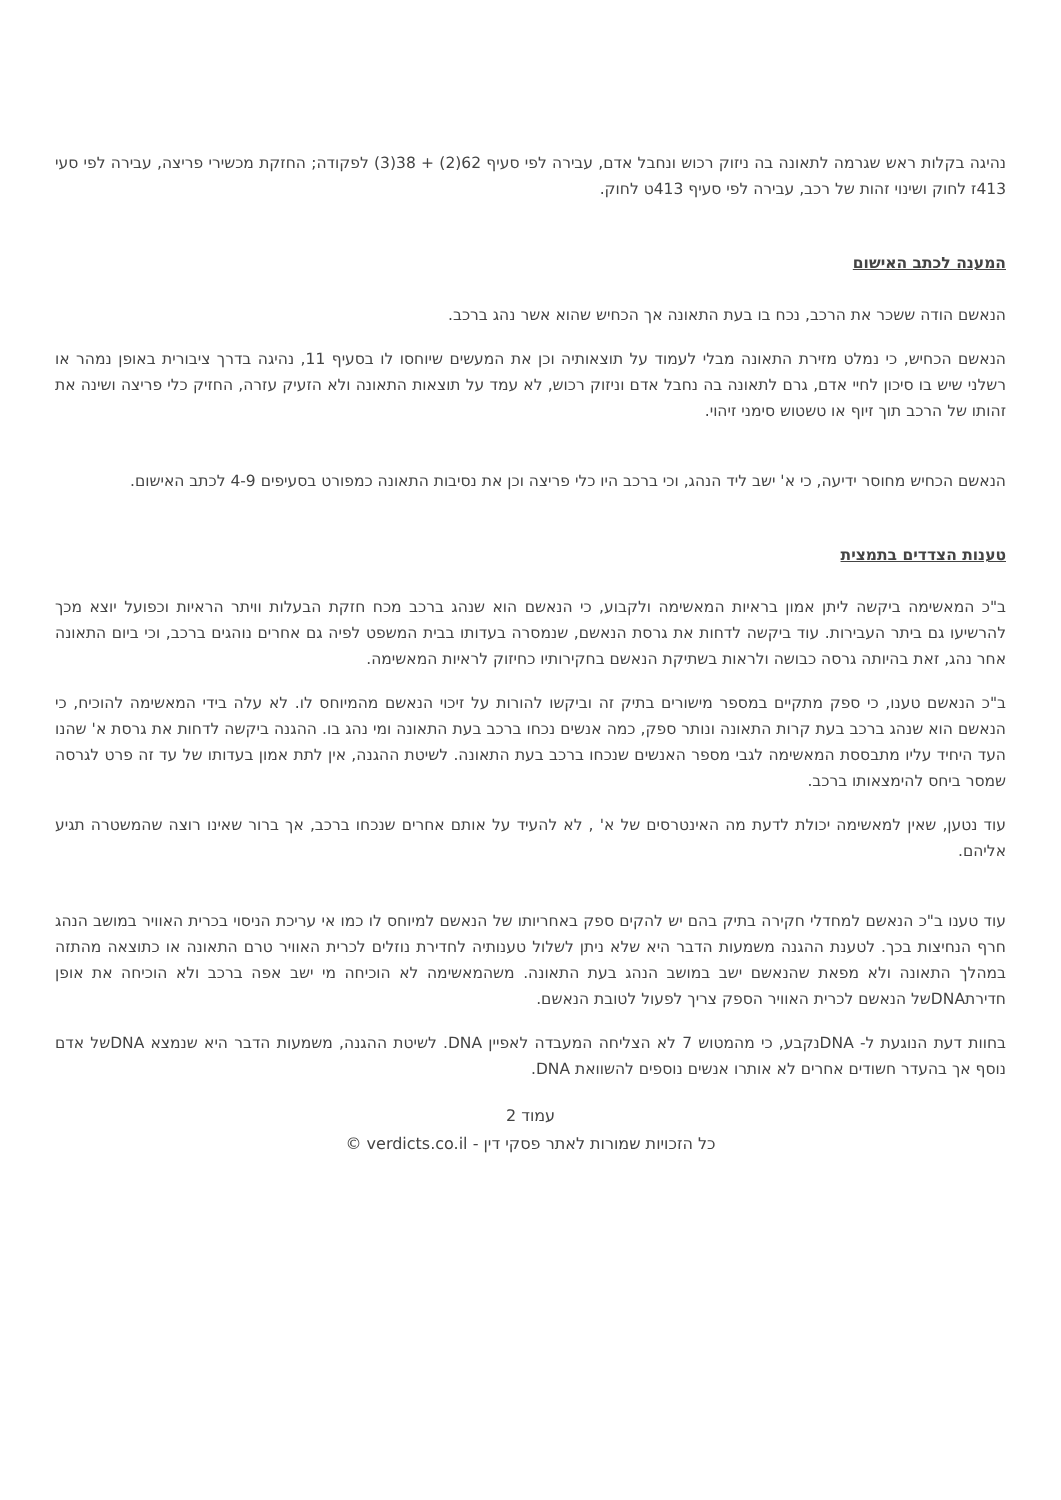נהיגה בקלות ראש שגרמה לתאונה בה ניזוק רכוש ונחבל אדם, עבירה לפי סעיף 62(2) + 38(3) לפקודה; החזקת מכשירי פריצה, עבירה לפי סעי 413ז לחוק ושינוי זהות של רכב, עבירה לפי סעיף 413ט לחוק.
המענה לכתב האישום
הנאשם הודה ששכר את הרכב, נכח בו בעת התאונה אך הכחיש שהוא אשר נהג ברכב.
הנאשם הכחיש, כי נמלט מזירת התאונה מבלי לעמוד על תוצאותיה וכן את המעשים שיוחסו לו בסעיף 11, נהיגה בדרך ציבורית באופן נמהר או רשלני שיש בו סיכון לחיי אדם, גרם לתאונה בה נחבל אדם וניזוק רכוש, לא עמד על תוצאות התאונה ולא הזעיק עזרה, החזיק כלי פריצה ושינה את זהותו של הרכב תוך זיוף או טשטוש סימני זיהוי.
הנאשם הכחיש מחוסר ידיעה, כי א' ישב ליד הנהג, וכי ברכב היו כלי פריצה וכן את נסיבות התאונה כמפורט בסעיפים 4-9 לכתב האישום.
טענות הצדדים בתמצית
ב"כ המאשימה ביקשה ליתן אמון בראיות המאשימה ולקבוע, כי הנאשם הוא שנהג ברכב מכח חזקת הבעלות וויתר הראיות וכפועל יוצא מכך להרשיעו גם ביתר העבירות. עוד ביקשה לדחות את גרסת הנאשם, שנמסרה בעדותו בבית המשפט לפיה גם אחרים נוהגים ברכב, וכי ביום התאונה אחר נהג, זאת בהיותה גרסה כבושה ולראות בשתיקת הנאשם בחקירותיו כחיזוק לראיות המאשימה.
ב"כ הנאשם טענו, כי ספק מתקיים במספר מישורים בתיק זה וביקשו להורות על זיכוי הנאשם מהמיוחס לו. לא עלה בידי המאשימה להוכיח, כי הנאשם הוא שנהג ברכב בעת קרות התאונה ונותר ספק, כמה אנשים נכחו ברכב בעת התאונה ומי נהג בו. ההגנה ביקשה לדחות את גרסת א' שהנו העד היחיד עליו מתבססת המאשימה לגבי מספר האנשים שנכחו ברכב בעת התאונה. לשיטת ההגנה, אין לתת אמון בעדותו של עד זה פרט לגרסה שמסר ביחס להימצאותו ברכב.
עוד נטען, שאין למאשימה יכולת לדעת מה האינטרסים של א' , לא להעיד על אותם אחרים שנכחו ברכב, אך ברור שאינו רוצה שהמשטרה תגיע אליהם.
עוד טענו ב"כ הנאשם למחדלי חקירה בתיק בהם יש להקים ספק באחריותו של הנאשם למיוחס לו כמו אי עריכת הניסוי בכרית האוויר במושב הנהג חרף הנחיצות בכך. לטענת ההגנה משמעות הדבר היא שלא ניתן לשלול טענותיה לחדירת נוזלים לכרית האוויר טרם התאונה או כתוצאה מהתזה במהלך התאונה ולא מפאת שהנאשם ישב במושב הנהג בעת התאונה. משהמאשימה לא הוכיחה מי ישב אפה ברכב ולא הוכיחה את אופן חדירתDNAשל הנאשם לכרית האוויר הספק צריך לפעול לטובת הנאשם.
בחוות דעת הנוגעת ל- DNAנקבע, כי מהמטוש 7 לא הצליחה המעבדה לאפיין DNA. לשיטת ההגנה, משמעות הדבר היא שנמצא DNAשל אדם נוסף אך בהעדר חשודים אחרים לא אותרו אנשים נוספים להשוואת DNA.
עמוד 2
כל הזכויות שמורות לאתר פסקי דין - verdicts.co.il ©